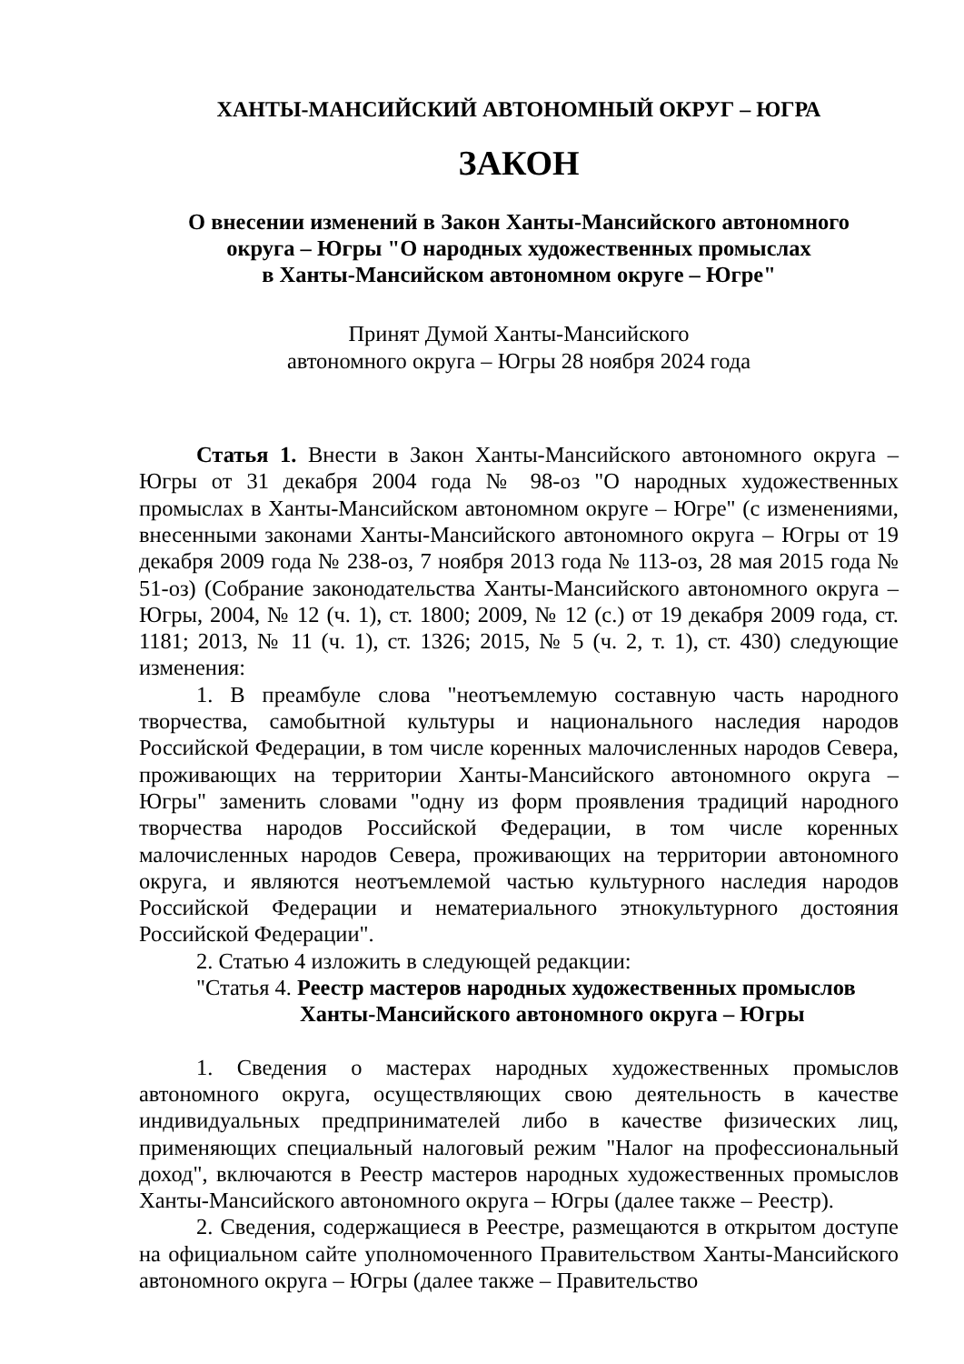ХАНТЫ-МАНСИЙСКИЙ АВТОНОМНЫЙ ОКРУГ – ЮГРА
ЗАКОН
О внесении изменений в Закон Ханты-Мансийского автономного
округа – Югры "О народных художественных промыслах
в Ханты-Мансийском автономном округе – Югре"
Принят Думой Ханты-Мансийского
автономного округа – Югры 28 ноября 2024 года
Статья 1. Внести в Закон Ханты-Мансийского автономного округа – Югры от 31 декабря 2004 года № 98-оз "О народных художественных промыслах в Ханты-Мансийском автономном округе – Югре" (с изменениями, внесенными законами Ханты-Мансийского автономного округа – Югры от 19 декабря 2009 года № 238-оз, 7 ноября 2013 года № 113-оз, 28 мая 2015 года № 51-оз) (Собрание законодательства Ханты-Мансийского автономного округа – Югры, 2004, № 12 (ч. 1), ст. 1800; 2009, № 12 (с.) от 19 декабря 2009 года, ст. 1181; 2013, № 11 (ч. 1), ст. 1326; 2015, № 5 (ч. 2, т. 1), ст. 430) следующие изменения:
1. В преамбуле слова "неотъемлемую составную часть народного творчества, самобытной культуры и национального наследия народов Российской Федерации, в том числе коренных малочисленных народов Севера, проживающих на территории Ханты-Мансийского автономного округа – Югры" заменить словами "одну из форм проявления традиций народного творчества народов Российской Федерации, в том числе коренных малочисленных народов Севера, проживающих на территории автономного округа, и являются неотъемлемой частью культурного наследия народов Российской Федерации и нематериального этнокультурного достояния Российской Федерации".
2. Статью 4 изложить в следующей редакции:
"Статья 4. Реестр мастеров народных художественных промыслов
Ханты-Мансийского автономного округа – Югры
1. Сведения о мастерах народных художественных промыслов автономного округа, осуществляющих свою деятельность в качестве индивидуальных предпринимателей либо в качестве физических лиц, применяющих специальный налоговый режим "Налог на профессиональный доход", включаются в Реестр мастеров народных художественных промыслов Ханты-Мансийского автономного округа – Югры (далее также – Реестр).
2. Сведения, содержащиеся в Реестре, размещаются в открытом доступе на официальном сайте уполномоченного Правительством Ханты-Мансийского автономного округа – Югры (далее также – Правительство